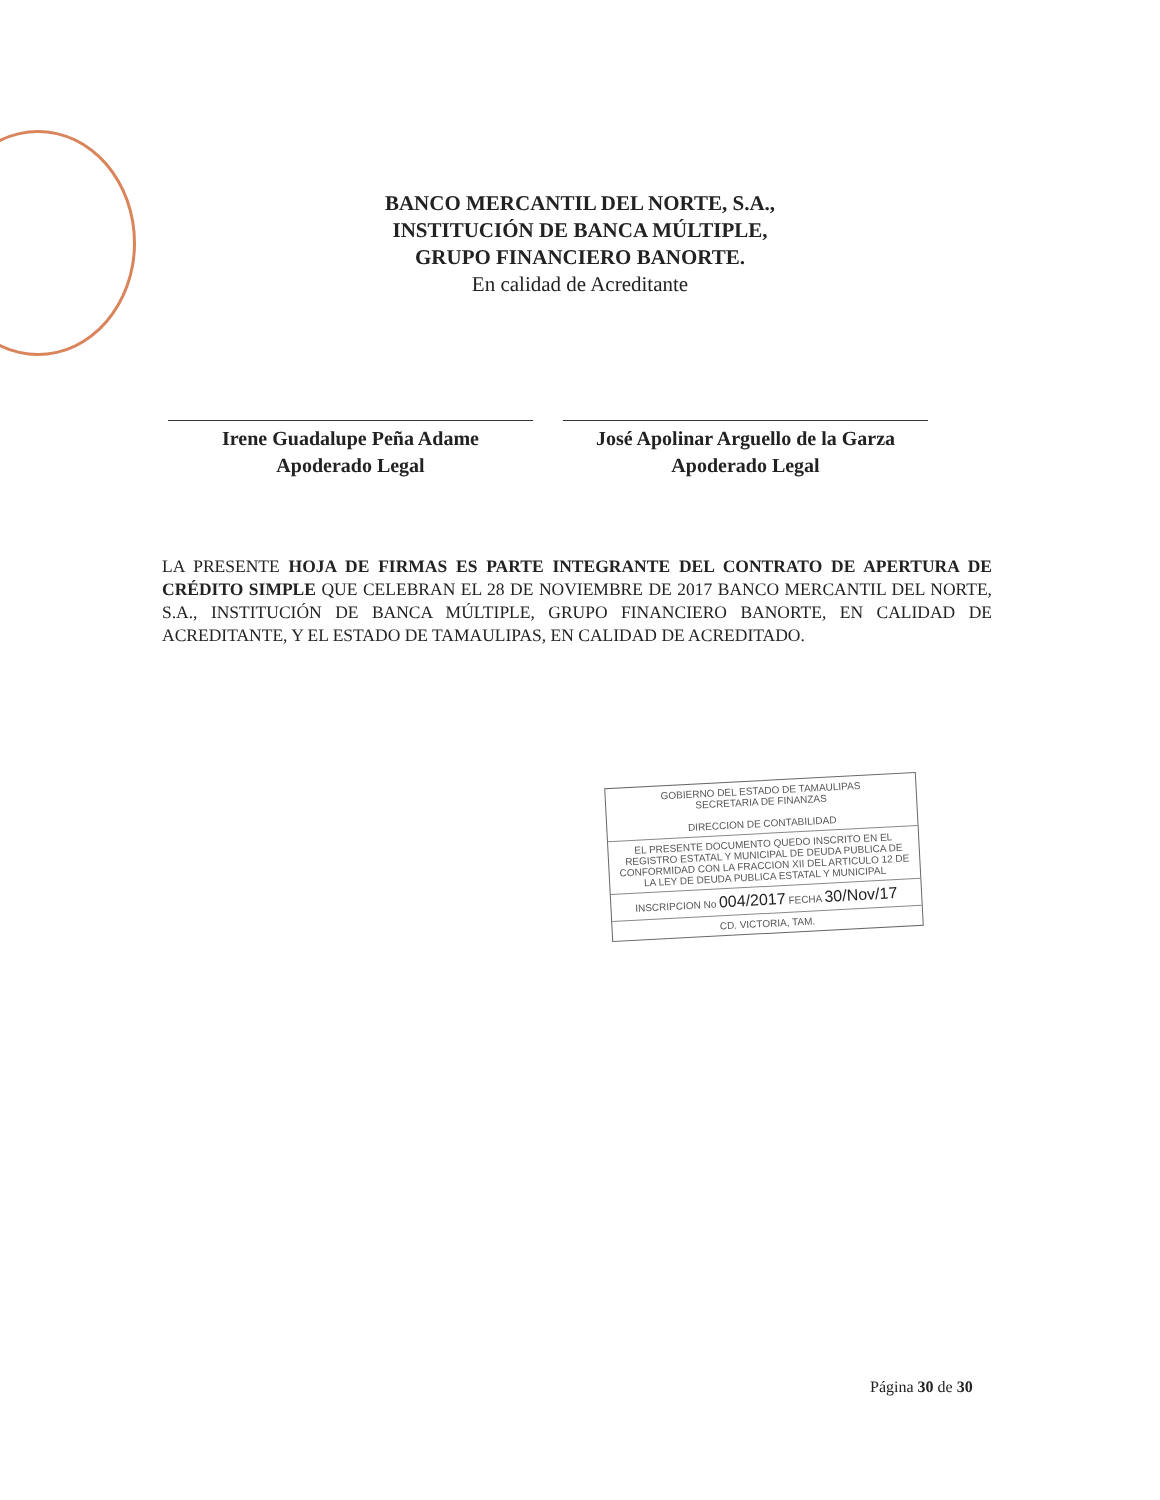BANCO MERCANTIL DEL NORTE, S.A.,
INSTITUCIÓN DE BANCA MÚLTIPLE,
GRUPO FINANCIERO BANORTE.
En calidad de Acreditante
Irene Guadalupe Peña Adame
Apoderado Legal
José Apolinar Arguello de la Garza
Apoderado Legal
LA PRESENTE HOJA DE FIRMAS ES PARTE INTEGRANTE DEL CONTRATO DE APERTURA DE CRÉDITO SIMPLE QUE CELEBRAN EL 28 DE NOVIEMBRE DE 2017 BANCO MERCANTIL DEL NORTE, S.A., INSTITUCIÓN DE BANCA MÚLTIPLE, GRUPO FINANCIERO BANORTE, EN CALIDAD DE ACREDITANTE, Y EL ESTADO DE TAMAULIPAS, EN CALIDAD DE ACREDITADO.
GOBIERNO DEL ESTADO DE TAMAULIPAS
SECRETARIA DE FINANZAS
DIRECCION DE CONTABILIDAD
EL PRESENTE DOCUMENTO QUEDO INSCRITO EN EL REGISTRO ESTATAL Y MUNICIPAL DE DEUDA PUBLICA DE CONFORMIDAD CON LA FRACCION XII DEL ARTICULO 12 DE LA LEY DE DEUDA PUBLICA ESTATAL Y MUNICIPAL
INSCRIPCION No 004/2017 FECHA 30/Nov/17
CD. VICTORIA, TAM.
Página 30 de 30